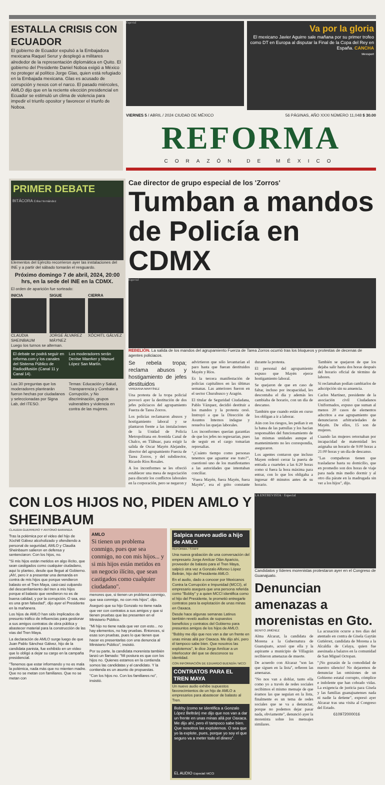ESTALLA CRISIS CON ECUADOR
El gobierno de Ecuador expulsó a la Embajadora mexicana Raquel Serur y desplegó a militares alrededor de la representación diplomática en Quito. El gobierno del Presidente Daniel Noboa exigió a México no proteger al político Jorge Glas, quien está refugiado en la Embajada mexicana. Glas es acusado de corrupción y nexos con el narco. El pasado miércoles, AMLO dijo que en la reciente elección presidencial en Ecuador se estimuló un clima de violencia para impedir el triunfo opositor y favorecer el triunfo de Noboa.
Especial
Va por la gloria
El mexicano Javier Aguirre sale mañana por su primer trofeo como DT en Europa al disputar la Final de la Copa del Rey en España. CANCHA
Mexsport
VIERNES 5 / ABRIL / 2024 CIUDAD DE MÉXICO 56 PÁGINAS, AÑO XXXI NÚMERO 11,048 $ 30.00
REFORMA
CORAZÓN DE MÉXICO
PRIMER DEBATE
BITÁCORA Érika Hernández
Elementos del Ejército recorrieron ayer las instalaciones del INE y a partir del sábado tomarán el resguardo.
Próximo domingo 7 de abril, 2024, 20:00 hrs, en la sede del INE en la CDMX.
El orden de aparición fue sorteado:
INICIA
CLAUDIA SHEINBAUM
SIGUE
JORGE ÁLVAREZ MÁYNEZ
CIERRA
XÓCHITL GÁLVEZ
Luego los turnos se alternan.
El debate se podrá seguir en reforma.com y los canales del Sistema Público de Radiodifusión (Canal 11 y Canal 14).
Los moderadores serán Denise Maerker y Manuel López San Martín.
Las 30 preguntas que los moderadores plantearán fueron hechas por ciudadanos y seleccionadas por Signa Lab, del ITESO.
Temas: Educación y Salud, Transparencia y Combate a Corrupción, y No discriminación, grupos vulnerables y violencia en contra de las mujeres.
Cae director de grupo especial de los 'Zorros'
Tumban a mandos de Policía en CDMX
Especial
REBELIÓN. La salida de los mandos del agrupamiento Fuerza de Tarea Zorros ocurrió tras los bloqueos y protestas de decenas de agentes policiacos.
Se rebela tropa; reclama abusos y hostigamiento de jefes destituidos
VIRIDIANA MARTÍNEZ
Una protesta de la tropa policial provocó ayer la destitución de dos jefes policiacos del agrupamiento Fuerza de Tarea Zorros.
Los policías reclamaron abusos y hostigamiento laboral y se plantaron frente a las instalaciones de la Unidad de Policía Metropolitana en Avenida Canal de Chalco, en Tláhuac, para exigir la salida de Oscar Mayén Alejandre, director del agrupamiento Fuerza de Tarea Zorros, y del subdirector, Ricardo Ríos Rosales.
A los inconformes se les ofreció establecer una mesa de negociación para discutir los conflictos laborales en la corporación, pero se negaron y advirtieron que sólo levantarían el paro hasta que fueran destituidos Mayén y Ríos.
Es la tercera manifestación de policías capitalinos en las últimas semanas. Las anteriores fueron en el sector Churubusco y Aragón.
El titular de Seguridad Ciudadana, Pablo Vázquez, decidió destituir a los mandos y la protesta cesó. Instruyó a que la Dirección de Asuntos Internos indague y resuelva las quejas laborales.
Los inconformes querían garantías de que los jefes no regresarían, pues de seguir en el cargo tomarían represalias.
"¿Cuánto tiempo como personas tenemos que aguantar ese trato?", cuestionó uno de los manifestantes a las autoridades que intentaban conciliar.
"Fuera Mayén, fuera Mayén, fuera Mayén", era el grito constante durante la protesta.
El personal del agrupamiento expuso que Mayén ejerce hostigamiento laboral.
Se quejaron de que en caso de faltar, incluso por incapacidad, les descontaba el día y además les cambiaba de horario, con un día de descanso.
También que cuando están en curso los obligan a ir a laborar.
Aún con los riesgos, les pedían ir en la batea de las patrullas y los hacían responsables del funcionamiento de las mismas unidades aunque el mantenimiento no les correspondía, aseguraron.
Los agentes contaron que incluso Mayen ordenó cerrar la puerta de entrada a cuarteles a las 6:20 horas como si fuera la hora máxima para entrar, con lo que los obligaba a ingresar 40 minutos antes de su horario.
También se quejaron de que los dejaba salir hasta dos horas después del horario oficial de término de labores.
Si reclamaban podían cambiarlos de adscripción sin su anuencia.
Carlos Martínez, presidente de la asociación civil Ciudadanos Uniformados, expuso que suman al menos 20 casos de elementos adscritos a ese agrupamiento que denunciaron arbitrariedades de Mayén. De ellos, 15 son de mujeres.
Cuando las mujeres retornaban por incapacidad de maternidad les asignaba un horario de 9:00 horas a 21:00 horas y un día de descanso.
"Las compañeras tienen que trasladarse hasta su domicilio, que en promedio son dos horas de viaje para nada más medio dormir y al otro día párate en la madrugada sin ver a los hijos", dijo.
CON LOS HIJOS NO, PIDEN AMLO Y SHEINBAUM
CLAUDIA GUERRERO Y ANTONIO BARANDA
Tras la polémica por el video del hijo de Xóchitl Gálvez alcoholizado y ofendiendo a personal de seguridad, AMLO y Claudia Sheinbaum salieron en defensa y sentenciaron: Con los hijos, no.
"Si mis hijos están metidos en algo ilícito, que sean castigados como cualquier ciudadano, aquí lo planteo, desde que llegué al Gobierno. ¡Ah!, pero ir a presentar una demanda en contra de mis hijos que porque vendieron balasto en el Tren Maya, casi-casi culpando del descarrilamiento del tren a mis hijos porque el balasto que vendieron no es de buena calidad, y por la corrupción. O sea, eso es una gran falsedad", dijo ayer el Presidente en la mañanera.
Los hijos de AMLO han sido implicados de presunto tráfico de influencias para gestionar a sus amigos contratos de obra pública y abastecer material para la construcción de las vías del Tren Maya.
La declaración de AMLO surge luego de que Juan Pablo Sánchez Gálvez, hijo de la candidata panista, fue exhibido en un video que lo obligó a dejar su cargo en la campaña presidencial.
"Tenemos que estar informando y no es mala la polémica, nada más que no mienten madre. Que no se metan con familiares. Que no se metan con
AMLO
Si tienen un problema conmigo, pues que sea conmigo, no con mis hijos... y si mis hijos están metidos en un negocio ilícito, que sean castigados como cualquier ciudadano".
menores que, si tienen un problema conmigo, que sea conmigo, no con mis hijos", dijo.
Aseguró que su hijo Gonzalo no tiene nada que ver con contratos a sus amigos y que si tienen pruebas que las presenten en el Ministerio Público.
"Mi hijo no tiene nada que ver con esto... no hay elementos, no hay pruebas. Entonces, si esas son pruebas, pues lo que tienen que hacer es presentarlas con una denuncia al Ministerio Público", insistió.
Por su parte, la candidata morenista también lanzó un llamado: "Mi postura es que con los hijos no. Quienes estamos en la contienda somos las candidatas y el candidato. Y la contienda es un asunto de propuestas.
"Con los hijos no. Con los familiares no", insistió.
Salpica nuevo audio a hijo de AMLO
REFORMA / STAFF
Una nueva grabación de una conversación del empresario Jorge Amílcar Olán Aparicio, proveedor de balasto para el Tren Maya, salpicó otra vez a Gonzalo Alfonso López Beltrán, hijo del Presidente AMLO.
En el audio, dado a conocer por Mexicanos Contra la Corrupción e Impunidad (MCCI), el empresario asegura que una persona referida como "Bobby" y a quien MCCI identifica como el hijo del Presidente, le prometió entregarle contratos para la explotación de unas minas en Oaxaca.
Desde hace algunas semanas Latinus también reveló audios de supuestos beneficios y contratos del Gobierno para presuntos amigos de los hijos de AMLO.
"Bobby me dijo que nos van a dar un frente en unas minas allá por Oaxaca. Me dijo ahí, pero él tampoco sabe bien. Que nosotros las explotemos", le dice Jorge Amílcar a un interlocutor del que se desconoce su identidad.
CON INFORMACIÓN DE EDUARDO BUENDÍA / MCCI
CONTRATOS PARA EL TREN MAYA
Un nuevo audio exhibe supuestos favorecimientos de un hijo de AMLO a empresarios para abastecer de balasto al Tren.
Bobby (como se identifica a Gonzalo López Beltrán) me dijo que nos van a dar un frente en unas minas allá por Oaxaca. Me dijo ahí, pero él tampoco sabe bien. Que nosotros las explotemos. O sea que yo la explote, pues, porque yo soy el que seguro va a meter todo el dinero".
EL AUDIO Especial: MCCI
LA ENTREVISTA · Especial
Candidatos y líderes morenistas protestaron ayer en el Congreso de Guanajuato.
Denuncian amenazas a morenistas en Gto.
BENITO JIMÉNEZ
Alma Alcaraz, la candidata de Morena a la Gubernatura de Guanajuato, acusó que ella y la aspirante a municipio de Villagrán recibieron amenazas de muerte.
De acuerdo con Alcaraz "son las que siguen en la lista", refieren las amenazas.
"No nos van a doblar, tanto ella como yo a través de redes sociales recibimos el mismo mensaje de que éramos las que seguían en la lista, finalmente es un tema de redes sociales que se va a denunciar, porque no podemos dejar pasar nada, obviamente", denunció ayer la morenista sobre los mensajes similares.
La acusación ocurre a tres días del atentado en contra de Gisela Gaytán Gutiérrez, candidata de Morena a la Alcaldía de Celaya, quien fue asesinada a balazos en la comunidad de San Miguel Octopan.
"¡No gozarán de la comodidad de nuestro silencio! No dejaremos de denunciar las omisiones de un Gobierno estatal corrupto, cómplice e indolente que han cobrado vidas. La exigencia de justicia para Gisela y las familias guanajuatenses nada ni nadie la detiene", expresó ayer Alcaraz tras una visita al Congreso del Estado.
610972000016